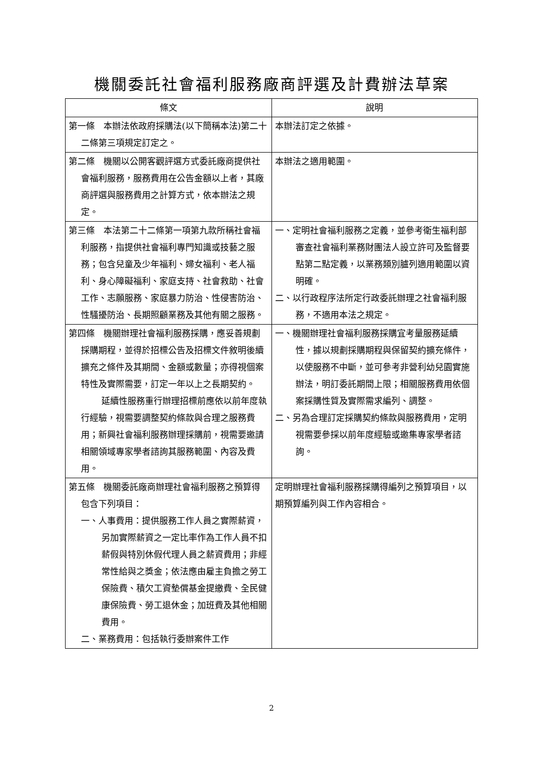機關委託社會福利服務廠商評選及計費辦法草案
| 條文 | 說明 |
| --- | --- |
| 第一條 本辦法依政府採購法(以下簡稱本法)第二十二條第三項規定訂定之。 | 本辦法訂定之依據。 |
| 第二條 機關以公開客觀評選方式委託廠商提供社會福利服務，服務費用在公告金額以上者，其廠商評選與服務費用之計算方式，依本辦法之規定。 | 本辦法之適用範圍。 |
| 第三條 本法第二十二條第一項第九款所稱社會福利服務，指提供社會福利專門知識或技藝之服務；包含兒童及少年福利、婦女福利、老人福利、身心障礙福利、家庭支持、社會救助、社會工作、志願服務、家庭暴力防治、性侵害防治、性騷擾防治、長期照顧業務及其他有關之服務。 | 一、定明社會福利服務之定義，並參考衛生福利部審查社會福利業務財團法人設立許可及監督要點第二點定義，以業務類別臚列適用範圍以資明確。 二、以行政程序法所定行政委託辦理之社會福利服務，不適用本法之規定。 |
| 第四條 機關辦理社會福利服務採購，應妥善規劃採購期程，並得於招標公告及招標文件敘明後續擴充之條件及其期間、金額或數量；亦得視個案特性及實際需要，訂定一年以上之長期契約。 延續性服務重行辦理招標前應依以前年度執行經驗，視需要調整契約條款與合理之服務費用；新興社會福利服務辦理採購前，視需要邀請相關領域專家學者諮詢其服務範圍、內容及費用。 | 一、機關辦理社會福利服務採購宜考量服務延續性，據以規劃採購期程與保留契約擴充條件，以使服務不中斷，並可參考非營利幼兒園實施辦法，明訂委託期間上限；相關服務費用依個案採購性質及實際需求編列、調整。 二、另為合理訂定採購契約條款與服務費用，定明視需要參採以前年度經驗或邀集專家學者諮詢。 |
| 第五條 機關委託廠商辦理社會福利服務之預算得包含下列項目： 一、人事費用：提供服務工作人員之實際薪資，另加實際薪資之一定比率作為工作人員不扣薪假與特別休假代理人員之薪資費用；非經常性給與之獎金；依法應由雇主負擔之勞工保險費、積欠工資墊償基金提繳費、全民健康保險費、勞工退休金；加班費及其他相關費用。 二、業務費用：包括執行委辦案件工作 | 定明辦理社會福利服務採購得編列之預算項目，以期預算編列與工作內容相合。 |
2